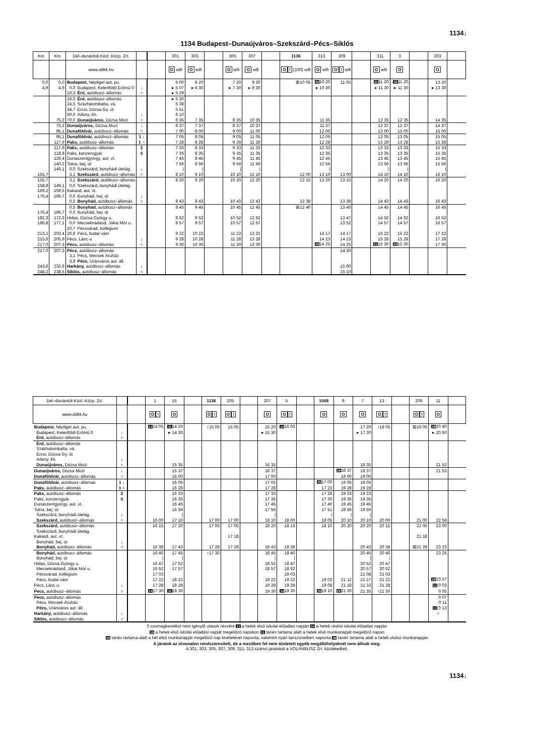1134↓
1134 Budapest–Dunaújváros–Szekszárd–Pécs–Siklós
| Km | Km | Dél–dunántúli Közl. Közp. Zrt. | | | | 301 | 303 | | 305 | 307 | | 1136 | 313 | 309 | | 311 | 3 | | 203 | |
| --- | --- | --- | --- | --- | --- | --- | --- | --- | --- | --- | --- | --- | --- | --- | --- | --- | --- | --- | --- | --- |
| | | www.ddkk.hu | | | | O wifi | O wifi | | O wifi | O wifi | | O ! (100) wifi | O wifi | O ! wifi | | O wifi | O | | O | |
| 0,0 | 0,0 | Budapest, Népliget aut. pu. | | | | 5 00 | 6 20 | | 7 20 | 9 20 | | ⊞10 05 | 49 10 20 | 11 05 | | 31 11 20 | 35 11 20 | | 13 20 | |
| 4,9 | 4,9 | 0,0 | Budapest, Kelenföldi Erőmű 0 | ↓ | | ▸ 5 07 | ▸ 6 30 | | ▸ 7 30 | ▸ 9 30 | | | ▸ 10 30 | | | ▸ 11 30 | ▸ 11 30 | | ▸ 13 30 | |
| | | 16,3 | Érd, autóbusz–állomás | ○ | | ▸ 5 29 | | | | | | | | | | | | | | |
| | | 16,3 | Érd, autóbusz–állomás | | | ▸ 5 30 | | | | | | | | | | | | | | |
| | | 24,5 | Százhalombatta, vá. | | | 5 38 | | | | | | | | | | | | | | |
| | | 34,7 | Ercsi, Dózsa Gy. út | | | 5 51 | | | | | | | | | | | | | | |
| | | 50,0 | Adony, kh. | ↓ | | 6 10 | | | | | | | | | | | | | | |
| | 75,2 | 70,0 | Dunaújváros, Dózsa Mozi | ○ | | 6 35 | 7 35 | | 8 35 | 10 35 | | | 11 35 | | | 12 35 | 12 35 | | 14 35 | |
| | 75,2 | Dunaújváros, Dózsa Mozi | | ↓ | | 6 37 | 7 37 | | 8 37 | 10 37 | | | 11 37 | | | 12 37 | 12 37 | | 14 37 | |
| | 95,1 | Dunaföldvár, autóbusz–állomás | | ○ | | 7 00 | 8 00 | | 9 00 | 11 00 | | | 12 00 | | | 13 00 | 13 00 | | 15 00 | |
| | 95,1 | Dunaföldvár, autóbusz–állomás | | 1 ↓ | | 7 05 | 8 05 | | 9 05 | 11 05 | | | 12 05 | | | 13 05 | 13 05 | | 15 05 | |
| | 117,9 | Paks, autóbusz–állomás | | 1 ○ | | 7 28 | 8 28 | | 9 28 | 11 28 | | | 12 28 | | | 13 28 | 13 28 | | 15 28 | |
| | 117,9 | Paks, autóbusz–állomás | | 2 | | 7 33 | 8 33 | | 9 33 | 11 33 | | | 12 33 | | | 13 33 | 13 33 | | 15 33 | |
| | 118,8 | Paks, konzervgyár | | 5 | | 7 35 | 8 35 | | 9 35 | 11 35 | | | 12 35 | | | 13 35 | 13 35 | | 15 35 | |
| | 129,4 | Dunaszentgyörgy, aut. vt. | | | | 7 45 | 8 45 | | 9 45 | 11 45 | | | 12 45 | | | 13 45 | 13 45 | | 15 45 | |
| | 140,2 | Tolna, bej. út | | | | 7 56 | 8 56 | | 9 56 | 11 56 | | | 12 56 | | | 13 56 | 13 56 | | 15 56 | |
| | 149,1 | 0,0 | Szekszárd, bonyhádi útelág. | ↓ | | / | / | | / | / | | | / | | | / | / | | / | |
| 155,7 | | 3,1 | Szekszárd, autóbusz–állomás | ○ | | 8 10 | 9 10 | | 10 10 | 12 10 | | 12 00 | 13 10 | 13 00 | | 14 10 | 14 10 | | 16 10 | |
| 155,7 | | 3,1 | Szekszárd, autóbusz–állomás | | | 8 20 | 9 20 | | 10 20 | 12 20 | | 12 15 | 13 20 | 13 15 | | 14 20 | 14 20 | | 16 20 | |
| 158,8 | 149,1 | 0,0 | Szekszárd, bonyhádi útelág. | | | | | | | | | | | | | | | | | |
| 169,2 | 159,5 | Kakasd, aut. vt. | | | | | | | | | | | | | | | | | | |
| 176,4 | 166,7 | 0,0 | Bonyhád, bej. út | ↓ | | | | | | | | | | | | | | | | |
| | | 0,5 | Bonyhád, autóbusz–állomás | ○ | | 8 43 | 9 43 | | 10 43 | 12 43 | | 12 38 | | 13 38 | | 14 43 | 14 43 | | 16 43 | |
| | | 0,5 | Bonyhád, autóbusz–állomás | | | 8 45 | 9 45 | | 10 45 | 12 45 | | ⊞12 40 | | 13 40 | | 14 45 | 14 45 | | 16 45 | |
| 176,4 | 166,7 | 0,0 | Bonyhád, bej. út | | | | | | | | | | | | | | | | | |
| 182,3 | 172,6 | Hidas, Dózsa György u. | | | | 8 52 | 9 52 | | 10 52 | 12 52 | | | | 13 47 | | 14 52 | 14 52 | | 16 52 | |
| 186,8 | 177,1 | 0,0 | Mecseknádasd, Jókai Mór u. | | | 8 57 | 9 57 | | 10 57 | 12 57 | | | | 13 52 | | 14 57 | 14 57 | | 16 57 | |
| | | 10,7 | Pécsvárad, kollégium | | | | | | | | | | | | | | | | | |
| 213,1 | 203,4 | 26,6 | Pécs, budai vám | | | 9 22 | 10 22 | | 11 22 | 13 22 | | | 14 17 | 14 17 | | 15 22 | 15 22 | | 17 22 | |
| 215,6 | 205,9 | Pécs, Lánc u. | | ↓ | | 9 28 | 10 28 | | 11 28 | 13 28 | | | 14 23 | 14 23 | | 15 28 | 15 28 | | 17 28 | |
| 217,0 | 207,3 | Pécs, autóbusz–állomás | | ○ | | 9 30 | 10 30 | | 11 30 | 13 30 | | | 49 14 25 | 14 25 | | 31 15 30 | 35 15 30 | | 17 30 | |
| 217,0 | 207,3 | Pécs, autóbusz–állomás | | | | | | | | | | | | 14 30 | | | | | | |
| | | 3,1 | Pécs, Mecsek Áruház | | | | | | | | | | | | | | | | | |
| | | 3,9 | Pécs, Uránváros aut. áll. | | | | | | | | | | | | | | | | | |
| 243,6 | 233,9 | Harkány, autóbusz–állomás | | ↓ | | | | | | | | | | 15 00 | | | | | | |
| 248,2 | 238,5 | Siklós, autóbusz–állomás | | ○ | | | | | | | | | | 15 10 | | | | | | |
| Dél–dunántúli Közl. Közp. Zrt. | | | 1 | 15 | | 1136 | 205 | | 207 | 5 | | 1568 | 9 | 7 | 13 | | 209 | 11 | |
| --- | --- | --- | --- | --- | --- | --- | --- | --- | --- | --- | --- | --- | --- | --- | --- | --- | --- | --- | --- |
| www.ddkk.hu | | | O ! | O | | O ! | O ! | | O | O ! | | O | O | O | O ! | | O ! | O | |
| Budapest, Népliget aut. pu. | | | 14 14 05 | 31 14 20 | | ↑15 05 | 15 05 | | 15 20 | 14 16 05 | | | | 17 20 | ↑18 05 | | ⊞19 05 | 29 20 40 | |
| Budapest, Kelenföldi Erőmű 0 | ↓ | | | ▸ 14 30 | | | | | ▸ 15 30 | | | | | ▸ 17 30 | | | | ▸ 20 50 | |
| Érd, autóbusz–állomás | ○ | | | | | | | | | | | | | | | | | | |
| Érd, autóbusz–állomás | | | | | | | | | | | | | | | | | | | |
| Százhalombatta, vá. | | | | | | | | | | | | | | | | | | | |
| Ercsi, Dózsa Gy. út | | | | | | | | | | | | | | | | | | | |
| Adony, kh. | ↓ | | | | | | | | | | | | | | | | | | |
| Dunaújváros, Dózsa Mozi | ○ | | | 15 35 | | | | | 16 35 | | | | | 18 35 | | | | 21 52 | |
| Dunaújváros, Dózsa Mozi | ↓ | | | 15 37 | | | | | 16 37 | | | | 29 18 37 | 18 37 | | | | 21 53 | |
| Dunaföldvár, autóbusz–állomás | ○ | | | 16 00 | | | | | 17 00 | | | | 19 00 | 19 00 | | | | | |
| Dunaföldvár, autóbusz–állomás | 1 ↓ | | | 16 05 | | | | | 17 05 | | | 29 17 00 | 19 05 | 19 05 | | | | | |
| Paks, autóbusz–állomás | 1 ○ | | | 16 28 | | | | | 17 28 | | | 17 23 | 19 28 | 19 28 | | | | | |
| Paks, autóbusz–állomás | 2 | | | 16 33 | | | | | 17 33 | | | 17 28 | 19 33 | 19 33 | | | | | |
| Paks, konzervgyár | 5 | | | 16 35 | | | | | 17 35 | | | 17 30 | 19 35 | 19 35 | | | | | |
| Dunaszentgyörgy, aut. vt. | | | | 16 45 | | | | | 17 45 | | | 17 40 | 19 45 | 19 45 | | | | | |
| Tolna, bej. út | | | | 16 56 | | | | | 17 56 | | | 17 51 | 19 56 | 19 56 | | | | | |
| Szekszárd, bonyhádi útelág. | ↓ | | | / | | | | | / | | | / | / | / | | | | | |
| Szekszárd, autóbusz–állomás | ○ | | 16 00 | 17 10 | | 17 00 | 17 00 | | 18 10 | 18 00 | | 18 05 | 20 10 | 20 10 | 20 00 | | 21 00 | 22 58 | |
| Szekszárd, autóbusz–állomás | | | 16 15 | 17 20 | | 17 05 | 17 05 | | 18 20 | 18 15 | | 18 10 | 20 20 | 20 20 | 20 15 | | 21 05 | 23 00 | |
| Szekszárd, bonyhádi útelág. | | | | | | | | | | | | | | | | | | | |
| Kakasd, aut. vt. | | | | | | | 17 18 | | | | | | | | | | 21 18 | | |
| Bonyhád, bej. út | ↓ | | | | | | | | | | | | | | | | | | |
| Bonyhád, autóbusz–állomás | ○ | | 16 38 | 17 43 | | 17 28 | 17 28 | | 18 43 | 18 38 | | | | 20 43 | 20 38 | | ⊞21 28 | 23 23 | |
| Bonyhád, autóbusz–állomás | | | 16 40 | 17 45 | | ↑17 30 | | | 18 45 | 18 40 | | | | 20 45 | 20 40 | | | 23 25 | |
| Bonyhád, bej. út | | | / | / | | | | | / | / | | | | / | / | | | | |
| Hidas, Dózsa György u. | | | 16 47 | 17 52 | | | | | 18 52 | 18 47 | | | | 20 52 | 20 47 | | | | |
| Mecseknádasd, Jókai Mór u. | | | 16 52 | 17 57 | | | | | 18 57 | 18 52 | | | | 20 57 | 20 52 | | | | |
| Pécsvárad, kollégium | | | 17 03 | | | | | | | 19 03 | | | | 21 08 | 21 03 | | | | |
| Pécs, budai vám | | | 17 22 | 18 22 | | | | | 19 22 | 19 22 | | 19 02 | 21 12 | 21 27 | 21 22 | | | 29 23 57 | |
| Pécs, Lánc u. | ↓ | | 17 28 | 18 28 | | | | | 19 28 | 19 28 | | 19 08 | 21 18 | 21 33 | 21 28 | | | 13 0 03 | |
| Pécs, autóbusz–állomás | ○ | | 14 17 30 | 31 18 30 | | | | | 19 30 | 14 19 30 | | 29 19 10 | 29 21 20 | 21 35 | ↑21 30 | | | 0 05 | |
| Pécs, autóbusz–állomás | | | | | | | | | | | | | | | | | | 0 07 | |
| Pécs, Mecsek Áruház | | | | | | | | | | | | | | | | | | 0 11 | |
| Pécs, Uránváros aut. áll. | | | | | | | | | | | | | | | | | | 13 0 13 | |
| Harkány, autóbusz–állomás | ↓ | | | | | | | | | | | | | | | | | ○ | |
| Siklós, autóbusz–állomás | ○ | | | | | | | | | | | | | | | | | | |
0 csomagkezelést nem igénylő utasok részére 13 a hetek első iskolai előadási napján 14 a hetek utolsó iskolai előadási napján
29 a hetek első iskolai előadási napját megelőző napokon 31 tanév tartama alatt a hetek első munkanapját megelőző napon
35 tanév tartama alatt a hét első munkanapját megelőző nap kivételével naponta, valamint nyári tanszünetben naponta 49 tanév tartama alatt a hetek utolsó munkanapján
A járatok az útvonalon rendszeresített, de a mezőben fel nem tüntetett egyéb megállóhelyeknél nem állnak meg.
A 301, 303, 305, 307, 309, 311, 313 számú járatokat a VOLÁNBUSZ Zrt. közlekedteti.
1134↓